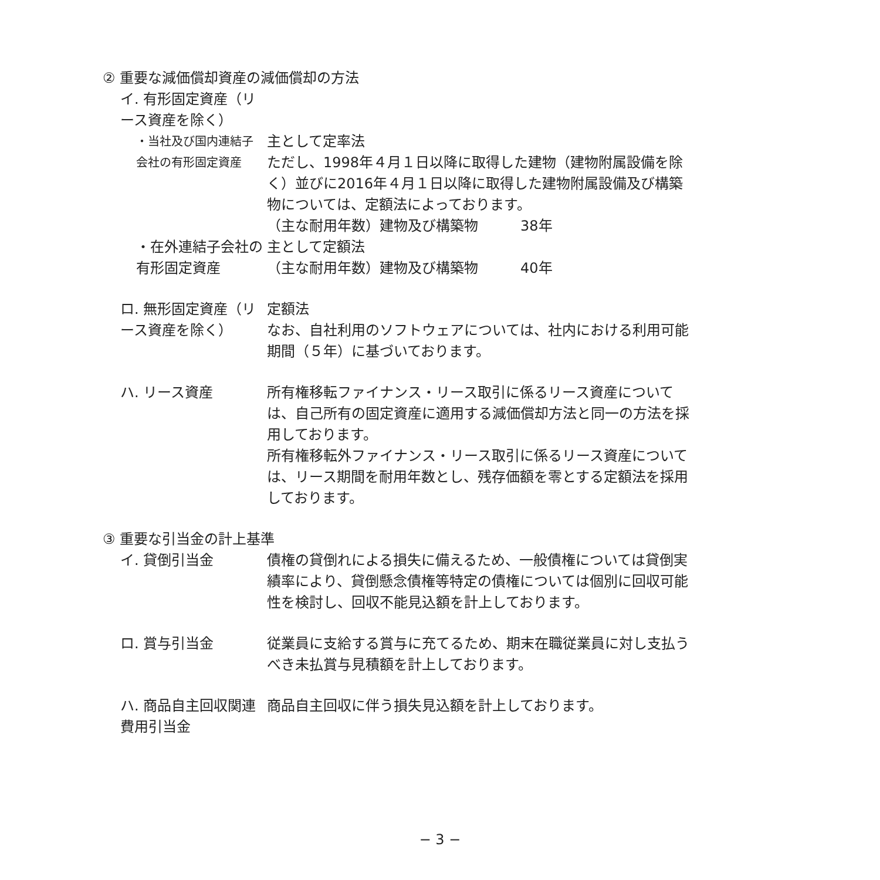② 重要な減価償却資産の減価償却の方法
イ. 有形固定資産（リース資産を除く）
・当社及び国内連結子会社の有形固定資産
主として定率法
ただし、1998年４月１日以降に取得した建物（建物附属設備を除く）並びに2016年４月１日以降に取得した建物附属設備及び構築物については、定額法によっております。
（主な耐用年数）建物及び構築物　　　38年
・在外連結子会社の有形固定資産 主として定額法
（主な耐用年数）建物及び構築物　　　40年
ロ. 無形固定資産（リース資産を除く） 定額法
なお、自社利用のソフトウェアについては、社内における利用可能期間（５年）に基づいております。
ハ. リース資産 所有権移転ファイナンス・リース取引に係るリース資産については、自己所有の固定資産に適用する減価償却方法と同一の方法を採用しております。
所有権移転外ファイナンス・リース取引に係るリース資産については、リース期間を耐用年数とし、残存価額を零とする定額法を採用しております。
③ 重要な引当金の計上基準
イ. 貸倒引当金 債権の貸倒れによる損失に備えるため、一般債権については貸倒実績率により、貸倒懸念債権等特定の債権については個別に回収可能性を検討し、回収不能見込額を計上しております。
ロ. 賞与引当金 従業員に支給する賞与に充てるため、期末在職従業員に対し支払うべき未払賞与見積額を計上しております。
ハ. 商品自主回収関連費用引当金 商品自主回収に伴う損失見込額を計上しております。
− 3 −